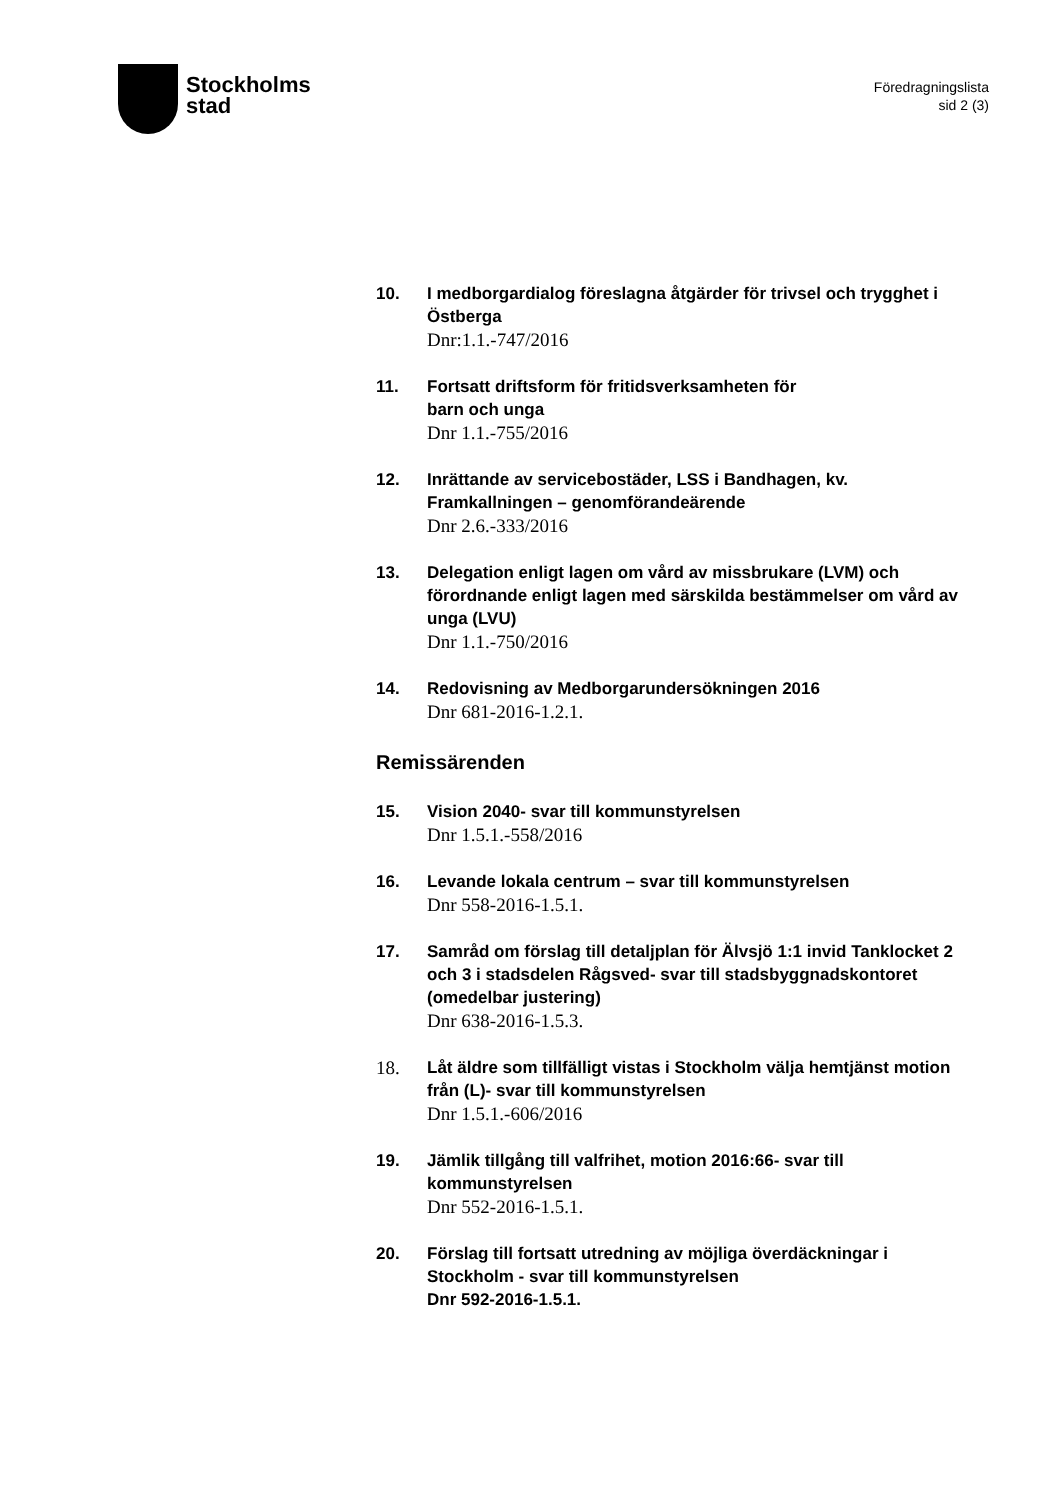Stockholms
stad
Föredragningslista
sid 2 (3)
10.
I medborgardialog föreslagna åtgärder för trivsel och trygghet i Östberga
Dnr:1.1.-747/2016
11.
Fortsatt driftsform för fritidsverksamheten för
barn och unga
Dnr 1.1.-755/2016
12.
Inrättande av servicebostäder, LSS i Bandhagen, kv. Framkallningen – genomförandeärende
Dnr 2.6.-333/2016
13.
Delegation enligt lagen om vård av missbrukare (LVM) och förordnande enligt lagen med särskilda bestämmelser om vård av unga (LVU)
Dnr 1.1.-750/2016
14.
Redovisning av Medborgarundersökningen 2016
Dnr 681-2016-1.2.1.
Remissärenden
15.
Vision 2040- svar till kommunstyrelsen
Dnr 1.5.1.-558/2016
16.
Levande lokala centrum – svar till kommunstyrelsen
Dnr 558-2016-1.5.1.
17.
Samråd om förslag till detaljplan för Älvsjö 1:1 invid Tanklocket 2 och 3 i stadsdelen Rågsved- svar till stadsbyggnadskontoret (omedelbar justering)
Dnr 638-2016-1.5.3.
18.
Låt äldre som tillfälligt vistas i Stockholm välja hemtjänst motion från (L)- svar till kommunstyrelsen
Dnr 1.5.1.-606/2016
19.
Jämlik tillgång till valfrihet, motion 2016:66- svar till kommunstyrelsen
Dnr 552-2016-1.5.1.
20.
Förslag till fortsatt utredning av möjliga överdäckningar i Stockholm - svar till kommunstyrelsen
Dnr 592-2016-1.5.1.